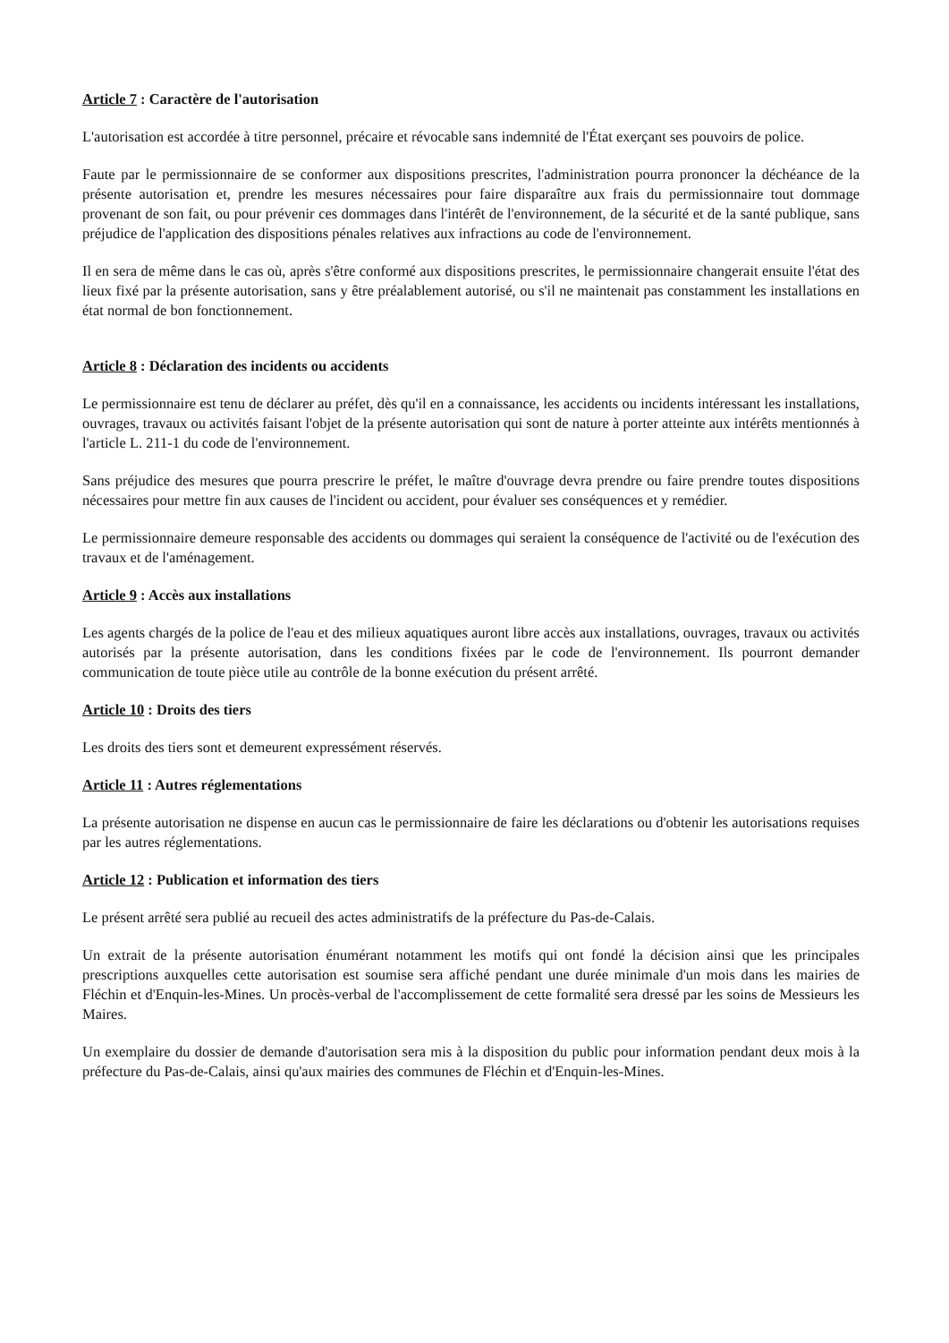Article 7 : Caractère de l'autorisation
L'autorisation est accordée à titre personnel, précaire et révocable sans indemnité de l'État exerçant ses pouvoirs de police.
Faute par le permissionnaire de se conformer aux dispositions prescrites, l'administration pourra prononcer la déchéance de la présente autorisation et, prendre les mesures nécessaires pour faire disparaître aux frais du permissionnaire tout dommage provenant de son fait, ou pour prévenir ces dommages dans l'intérêt de l'environnement, de la sécurité et de la santé publique, sans préjudice de l'application des dispositions pénales relatives aux infractions au code de l'environnement.
Il en sera de même dans le cas où, après s'être conformé aux dispositions prescrites, le permissionnaire changerait ensuite l'état des lieux fixé par la présente autorisation, sans y être préalablement autorisé, ou s'il ne maintenait pas constamment les installations en état normal de bon fonctionnement.
Article 8 : Déclaration des incidents ou accidents
Le permissionnaire est tenu de déclarer au préfet, dès qu'il en a connaissance, les accidents ou incidents intéressant les installations, ouvrages, travaux ou activités faisant l'objet de la présente autorisation qui sont de nature à porter atteinte aux intérêts mentionnés à l'article L. 211-1 du code de l'environnement.
Sans préjudice des mesures que pourra prescrire le préfet, le maître d'ouvrage devra prendre ou faire prendre toutes dispositions nécessaires pour mettre fin aux causes de l'incident ou accident, pour évaluer ses conséquences et y remédier.
Le permissionnaire demeure responsable des accidents ou dommages qui seraient la conséquence de l'activité ou de l'exécution des travaux et de l'aménagement.
Article 9 : Accès aux installations
Les agents chargés de la police de l'eau et des milieux aquatiques auront libre accès aux installations, ouvrages, travaux ou activités autorisés par la présente autorisation, dans les conditions fixées par le code de l'environnement. Ils pourront demander communication de toute pièce utile au contrôle de la bonne exécution du présent arrêté.
Article 10 : Droits des tiers
Les droits des tiers sont et demeurent expressément réservés.
Article 11 : Autres réglementations
La présente autorisation ne dispense en aucun cas le permissionnaire de faire les déclarations ou d'obtenir les autorisations requises par les autres réglementations.
Article 12 : Publication et information des tiers
Le présent arrêté sera publié au recueil des actes administratifs de la préfecture du Pas-de-Calais.
Un extrait de la présente autorisation énumérant notamment les motifs qui ont fondé la décision ainsi que les principales prescriptions auxquelles cette autorisation est soumise sera affiché pendant une durée minimale d'un mois dans les mairies de Fléchin et d'Enquin-les-Mines. Un procès-verbal de l'accomplissement de cette formalité sera dressé par les soins de Messieurs les Maires.
Un exemplaire du dossier de demande d'autorisation sera mis à la disposition du public pour information pendant deux mois à la préfecture du Pas-de-Calais, ainsi qu'aux mairies des communes de Fléchin et d'Enquin-les-Mines.